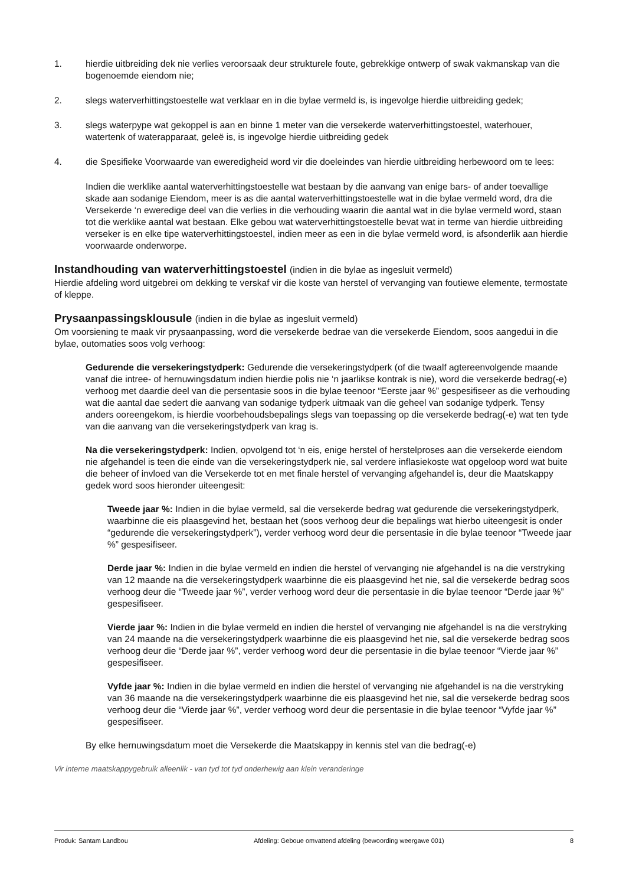1. hierdie uitbreiding dek nie verlies veroorsaak deur strukturele foute, gebrekkige ontwerp of swak vakmanskap van die bogenoemde eiendom nie;
2. slegs waterverhittingstoestelle wat verklaar en in die bylae vermeld is, is ingevolge hierdie uitbreiding gedek;
3. slegs waterpype wat gekoppel is aan en binne 1 meter van die versekerde waterverhittingstoestel, waterhouer, watertenk of waterapparaat, geleë is, is ingevolge hierdie uitbreiding gedek
4. die Spesifieke Voorwaarde van eweredigheid word vir die doeleindes van hierdie uitbreiding herbewoord om te lees:
Indien die werklike aantal waterverhittingstoestelle wat bestaan by die aanvang van enige bars- of ander toevallige skade aan sodanige Eiendom, meer is as die aantal waterverhittingstoestelle wat in die bylae vermeld word, dra die Versekerde ‘n eweredige deel van die verlies in die verhouding waarin die aantal wat in die bylae vermeld word, staan tot die werklike aantal wat bestaan. Elke gebou wat waterverhittingstoestelle bevat wat in terme van hierdie uitbreiding verseker is en elke tipe waterverhittingstoestel, indien meer as een in die bylae vermeld word, is afsonderlik aan hierdie voorwaarde onderworpe.
Instandhouding van waterverhittingstoestel (indien in die bylae as ingesluit vermeld)
Hierdie afdeling word uitgebrei om dekking te verskaf vir die koste van herstel of vervanging van foutiewe elemente, termostate of kleppe.
Prysaanpassingsklousule (indien in die bylae as ingesluit vermeld)
Om voorsiening te maak vir prysaanpassing, word die versekerde bedrae van die versekerde Eiendom, soos aangedui in die bylae, outomaties soos volg verhoog:
Gedurende die versekeringstydperk: Gedurende die versekeringstydperk (of die twaalf agtereenvolgende maande vanaf die intree- of hernuwingsdatum indien hierdie polis nie ‘n jaarlikse kontrak is nie), word die versekerde bedrag(-e) verhoog met daardie deel van die persentasie soos in die bylae teenoor “Eerste jaar %” gespesifiseer as die verhouding wat die aantal dae sedert die aanvang van sodanige tydperk uitmaak van die geheel van sodanige tydperk. Tensy anders ooreengekom, is hierdie voorbehoudsbepalings slegs van toepassing op die versekerde bedrag(-e) wat ten tyde van die aanvang van die versekeringstydperk van krag is.
Na die versekeringstydperk: Indien, opvolgend tot ‘n eis, enige herstel of herstelproses aan die versekerde eiendom nie afgehandel is teen die einde van die versekeringstydperk nie, sal verdere inflasiekoste wat opgeloop word wat buite die beheer of invloed van die Versekerde tot en met finale herstel of vervanging afgehandel is, deur die Maatskappy gedek word soos hieronder uiteengesit:
Tweede jaar %: Indien in die bylae vermeld, sal die versekerde bedrag wat gedurende die versekeringstydperk, waarbinne die eis plaasgevind het, bestaan het (soos verhoog deur die bepalings wat hierbo uiteengesit is onder “gedurende die versekeringstydperk”), verder verhoog word deur die persentasie in die bylae teenoor “Tweede jaar %” gespesifiseer.
Derde jaar %: Indien in die bylae vermeld en indien die herstel of vervanging nie afgehandel is na die verstryking van 12 maande na die versekeringstydperk waarbinne die eis plaasgevind het nie, sal die versekerde bedrag soos verhoog deur die “Tweede jaar %”, verder verhoog word deur die persentasie in die bylae teenoor “Derde jaar %” gespesifiseer.
Vierde jaar %: Indien in die bylae vermeld en indien die herstel of vervanging nie afgehandel is na die verstryking van 24 maande na die versekeringstydperk waarbinne die eis plaasgevind het nie, sal die versekerde bedrag soos verhoog deur die “Derde jaar %”, verder verhoog word deur die persentasie in die bylae teenoor “Vierde jaar %” gespesifiseer.
Vyfde jaar %: Indien in die bylae vermeld en indien die herstel of vervanging nie afgehandel is na die verstryking van 36 maande na die versekeringstydperk waarbinne die eis plaasgevind het nie, sal die versekerde bedrag soos verhoog deur die “Vierde jaar %”, verder verhoog word deur die persentasie in die bylae teenoor “Vyfde jaar %” gespesifiseer.
By elke hernuwingsdatum moet die Versekerde die Maatskappy in kennis stel van die bedrag(-e)
Vir interne maatskappygebruik alleenlik - van tyd tot tyd onderhewig aan klein veranderinge
Produk: Santam Landbou Afdeling: Geboue omvattend afdeling (bewoording weergawe 001) 8